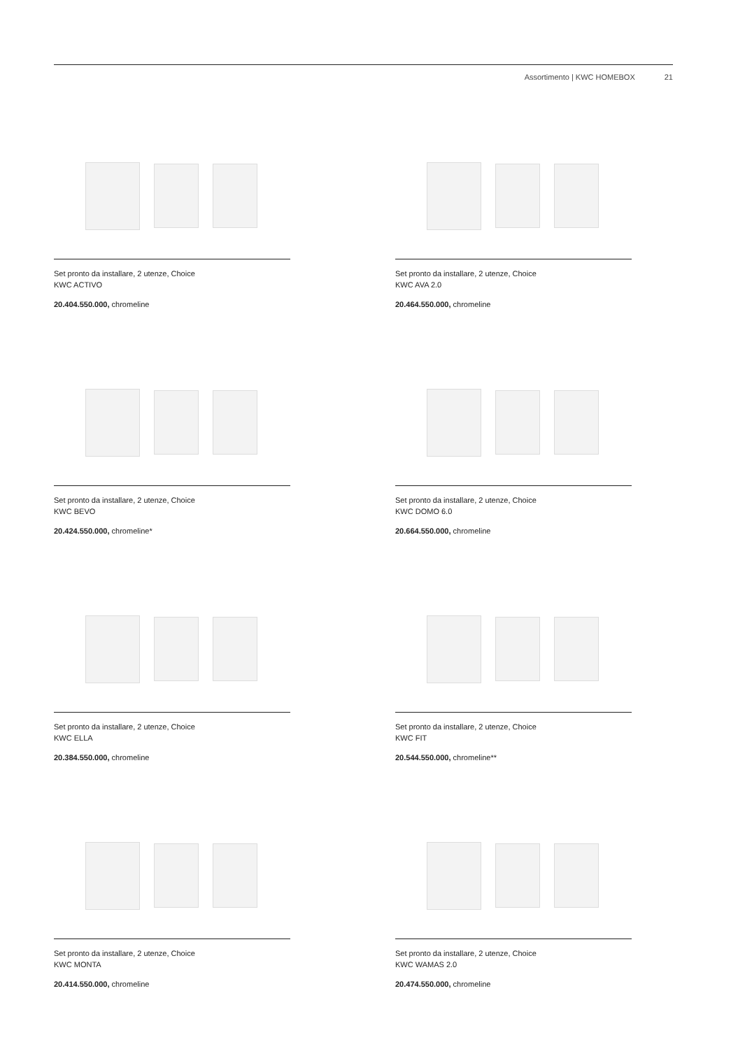Assortimento | KWC HOMEBOX 21
Set pronto da installare, 2 utenze, Choice
KWC ACTIVO
20.404.550.000, chromeline
Set pronto da installare, 2 utenze, Choice
KWC AVA 2.0
20.464.550.000, chromeline
Set pronto da installare, 2 utenze, Choice
KWC BEVO
20.424.550.000, chromeline*
Set pronto da installare, 2 utenze, Choice
KWC DOMO 6.0
20.664.550.000, chromeline
Set pronto da installare, 2 utenze, Choice
KWC ELLA
20.384.550.000, chromeline
Set pronto da installare, 2 utenze, Choice
KWC FIT
20.544.550.000, chromeline**
Set pronto da installare, 2 utenze, Choice
KWC MONTA
20.414.550.000, chromeline
Set pronto da installare, 2 utenze, Choice
KWC WAMAS 2.0
20.474.550.000, chromeline